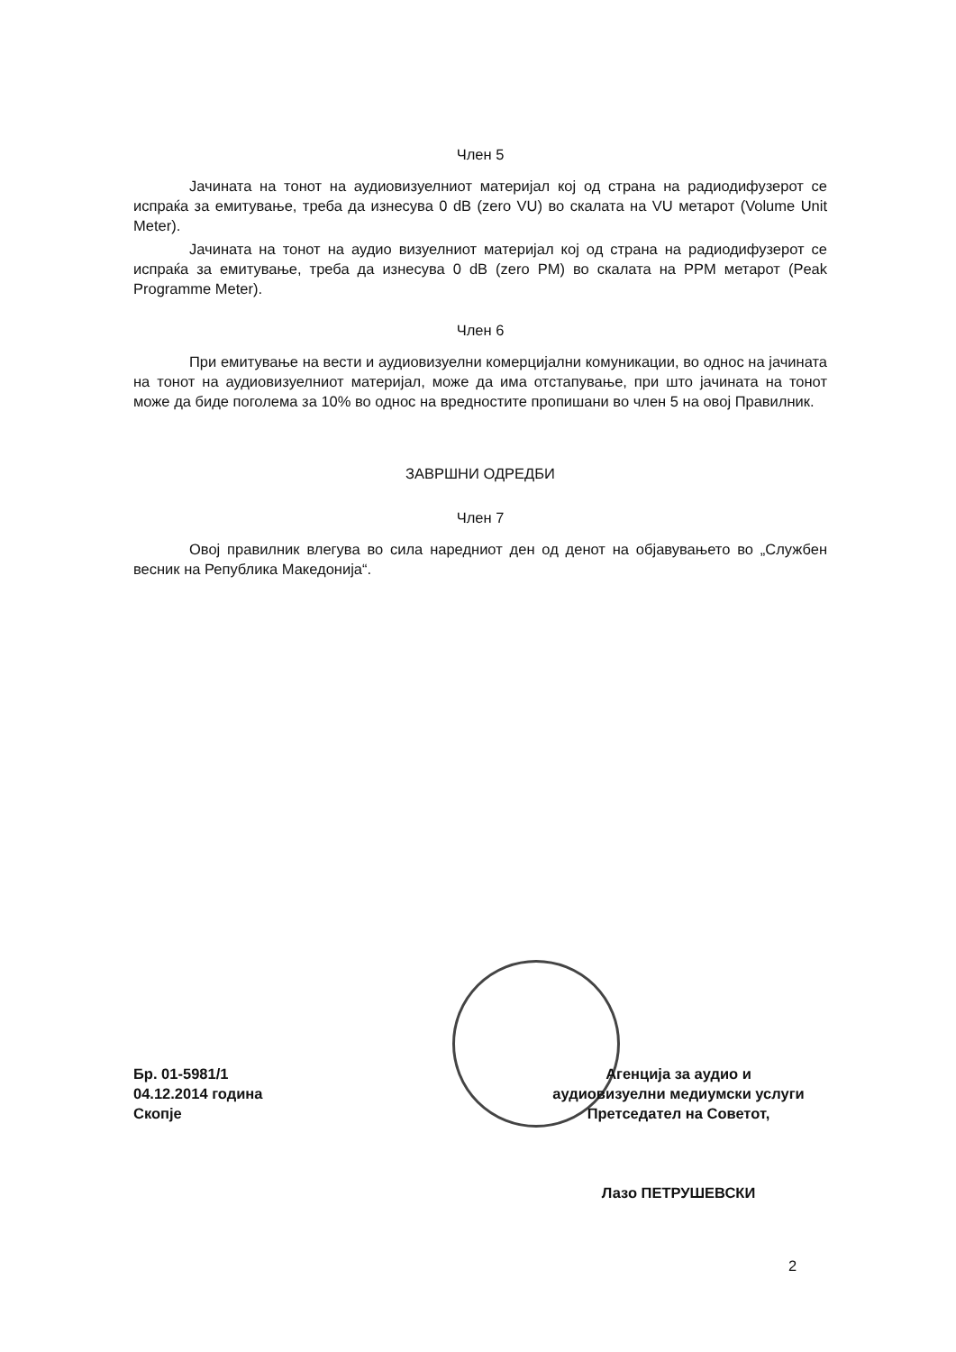Член 5
Јачината на тонот на аудиовизуелниот материјал кој од страна на радиодифузерот се испраќа за емитување, треба да изнесува 0 dB (zero VU) во скалата на VU метарот (Volume Unit Meter).
Јачината на тонот на аудио визуелниот материјал кој од страна на радиодифузерот се испраќа за емитување, треба да изнесува 0 dB (zero PM) во скалата на PPM метарот (Peak Programme Meter).
Член 6
При емитување на вести и аудиовизуелни комерцијални комуникации, во однос на јачината на тонот на аудиовизуелниот материјал, може да има отстапување, при што јачината на тонот може да биде поголема за 10% во однос на вредностите пропишани во член 5 на овој Правилник.
ЗАВРШНИ ОДРЕДБИ
Член 7
Овој правилник влегува во сила наредниот ден од денот на објавувањето во „Службен весник на Република Македонија“.
Бр. 01-5981/1
04.12.2014 година
Скопје
Агенција за аудио и
аудиовизуелни медиумски услуги
Претседател на Советот,
Лазо ПЕТРУШЕВСКИ
2